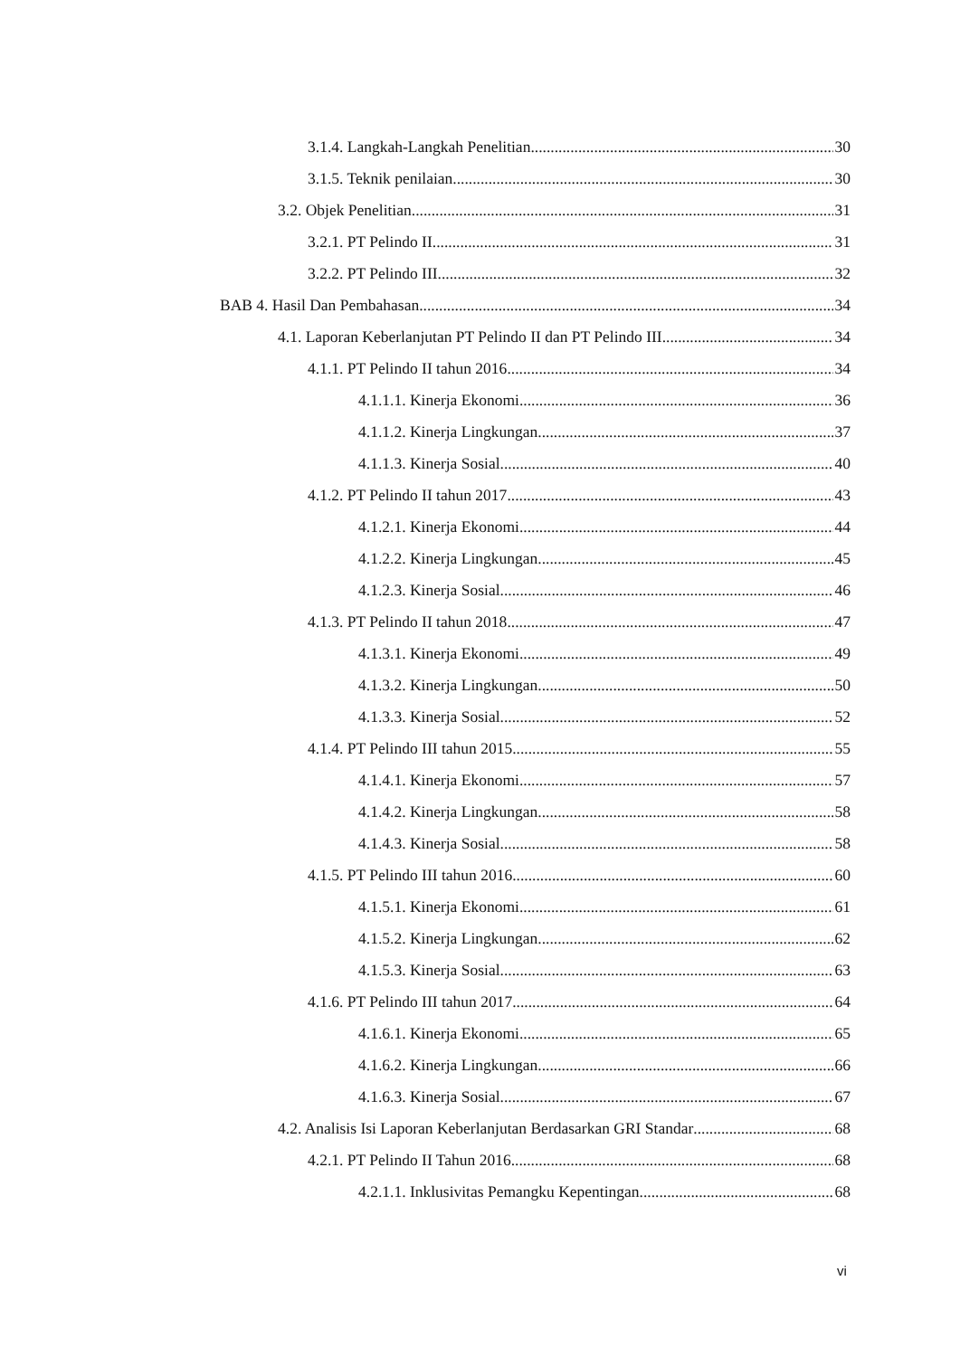3.1.4. Langkah-Langkah Penelitian 30
3.1.5. Teknik penilaian 30
3.2. Objek Penelitian 31
3.2.1. PT Pelindo II 31
3.2.2. PT Pelindo III 32
BAB 4. Hasil Dan Pembahasan 34
4.1. Laporan Keberlanjutan PT Pelindo II dan PT Pelindo III 34
4.1.1. PT Pelindo II tahun 2016 34
4.1.1.1. Kinerja Ekonomi 36
4.1.1.2. Kinerja Lingkungan 37
4.1.1.3. Kinerja Sosial 40
4.1.2. PT Pelindo II tahun 2017 43
4.1.2.1. Kinerja Ekonomi 44
4.1.2.2. Kinerja Lingkungan 45
4.1.2.3. Kinerja Sosial 46
4.1.3. PT Pelindo II tahun 2018 47
4.1.3.1. Kinerja Ekonomi 49
4.1.3.2. Kinerja Lingkungan 50
4.1.3.3. Kinerja Sosial 52
4.1.4. PT Pelindo III tahun 2015 55
4.1.4.1. Kinerja Ekonomi 57
4.1.4.2. Kinerja Lingkungan 58
4.1.4.3. Kinerja Sosial 58
4.1.5. PT Pelindo III tahun 2016 60
4.1.5.1. Kinerja Ekonomi 61
4.1.5.2. Kinerja Lingkungan 62
4.1.5.3. Kinerja Sosial 63
4.1.6. PT Pelindo III tahun 2017 64
4.1.6.1. Kinerja Ekonomi 65
4.1.6.2. Kinerja Lingkungan 66
4.1.6.3. Kinerja Sosial 67
4.2. Analisis Isi Laporan Keberlanjutan Berdasarkan GRI Standar 68
4.2.1. PT Pelindo II Tahun 2016 68
4.2.1.1. Inklusivitas Pemangku Kepentingan 68
vi